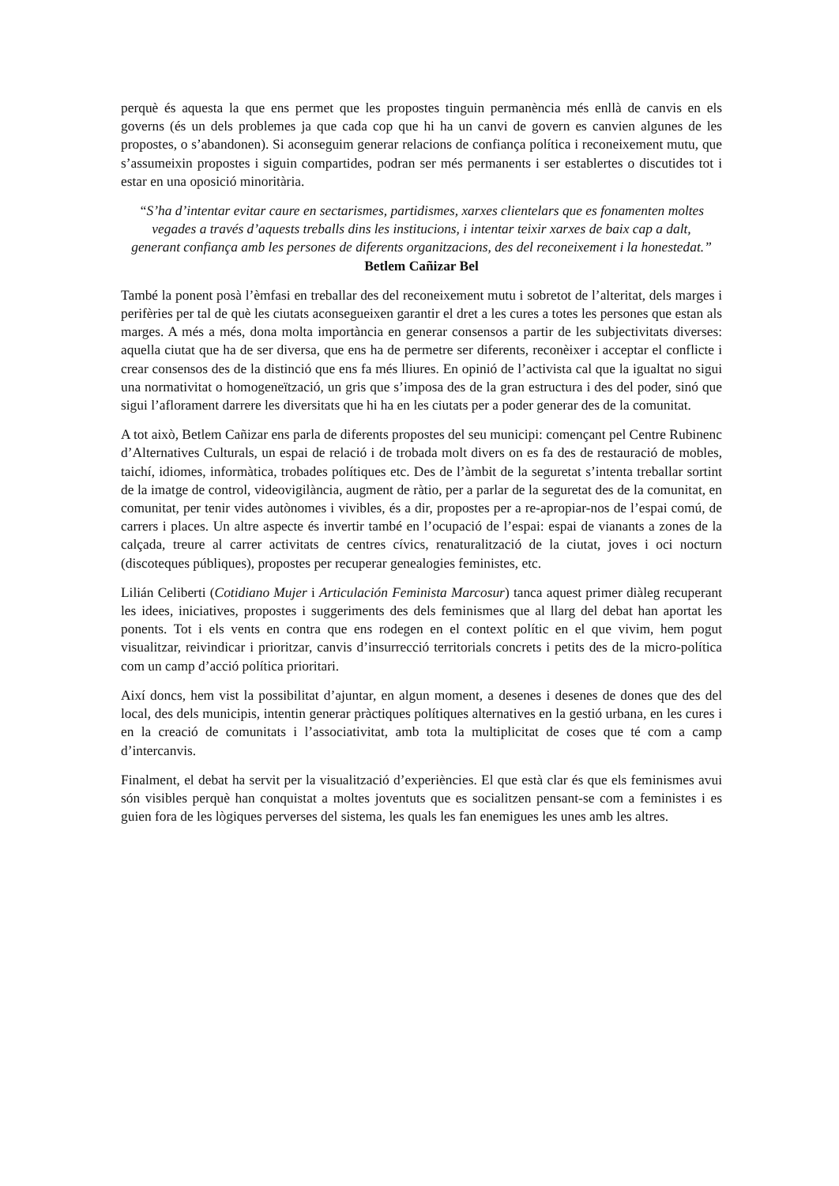perquè és aquesta la que ens permet que les propostes tinguin permanència més enllà de canvis en els governs (és un dels problemes ja que cada cop que hi ha un canvi de govern es canvien algunes de les propostes, o s’abandonen). Si aconseguim generar relacions de confiança política i reconeixement mutu, que s’assumeixin propostes i siguin compartides, podran ser més permanents i ser establertes o discutides tot i estar en una oposició minoritària.
“S’ha d’intentar evitar caure en sectarismes, partidismes, xarxes clientelars que es fonamenten moltes vegades a través d’aquests treballs dins les institucions, i intentar teixir xarxes de baix cap a dalt, generant confiança amb les persones de diferents organitzacions, des del reconeixement i la honestedat.” Betlem Cañizar Bel
També la ponent posà l’èmfasi en treballar des del reconeixement mutu i sobretot de l’alteritat, dels marges i perifèries per tal de què les ciutats aconsegueixen garantir el dret a les cures a totes les persones que estan als marges. A més a més, dona molta importància en generar consensos a partir de les subjectivitats diverses: aquella ciutat que ha de ser diversa, que ens ha de permetre ser diferents, reconèixer i acceptar el conflicte i crear consensos des de la distinció que ens fa més lliures. En opinió de l’activista cal que la igualtat no sigui una normativitat o homogeneïtzació, un gris que s’imposa des de la gran estructura i des del poder, sinó que sigui l’aflorament darrere les diversitats que hi ha en les ciutats per a poder generar des de la comunitat.
A tot això, Betlem Cañizar ens parla de diferents propostes del seu municipi: començant pel Centre Rubinenc d’Alternatives Culturals, un espai de relació i de trobada molt divers on es fa des de restauració de mobles, taichí, idiomes, informàtica, trobades polítiques etc. Des de l’àmbit de la seguretat s’intenta treballar sortint de la imatge de control, videovigilància, augment de ràtio, per a parlar de la seguretat des de la comunitat, en comunitat, per tenir vides autònomes i vivibles, és a dir, propostes per a re-apropiar-nos de l’espai comú, de carrers i places. Un altre aspecte és invertir també en l’ocupació de l’espai: espai de vianants a zones de la calçada, treure al carrer activitats de centres cívics, renaturalització de la ciutat, joves i oci nocturn (discoteques públiques), propostes per recuperar genealogies feministes, etc.
Lilián Celiberti (Cotidiano Mujer i Articulación Feminista Marcosur) tanca aquest primer diàleg recuperant les idees, iniciatives, propostes i suggeriments des dels feminismes que al llarg del debat han aportat les ponents. Tot i els vents en contra que ens rodegen en el context polític en el que vivim, hem pogut visualitzar, reivindicar i prioritzar, canvis d’insurrecció territorials concrets i petits des de la micro-política com un camp d’acció política prioritari.
Així doncs, hem vist la possibilitat d’ajuntar, en algun moment, a desenes i desenes de dones que des del local, des dels municipis, intentin generar pràctiques polítiques alternatives en la gestió urbana, en les cures i en la creació de comunitats i l’associativitat, amb tota la multiplicitat de coses que té com a camp d’intercanvis.
Finalment, el debat ha servit per la visualització d’experiències. El que està clar és que els feminismes avui són visibles perquè han conquistat a moltes joventuts que es socialitzen pensant-se com a feministes i es guien fora de les lògiques perverses del sistema, les quals les fan enemigues les unes amb les altres.